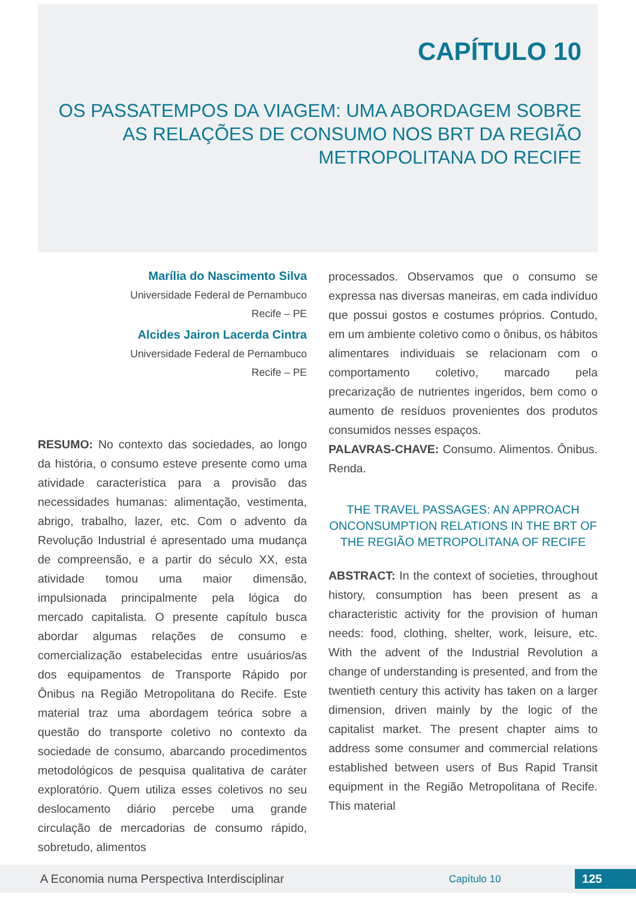CAPÍTULO 10
OS PASSATEMPOS DA VIAGEM: UMA ABORDAGEM SOBRE AS RELAÇÕES DE CONSUMO NOS BRT DA REGIÃO METROPOLITANA DO RECIFE
Marília do Nascimento Silva
Universidade Federal de Pernambuco
Recife – PE
Alcides Jairon Lacerda Cintra
Universidade Federal de Pernambuco
Recife – PE
RESUMO: No contexto das sociedades, ao longo da história, o consumo esteve presente como uma atividade característica para a provisão das necessidades humanas: alimentação, vestimenta, abrigo, trabalho, lazer, etc. Com o advento da Revolução Industrial é apresentado uma mudança de compreensão, e a partir do século XX, esta atividade tomou uma maior dimensão, impulsionada principalmente pela lógica do mercado capitalista. O presente capítulo busca abordar algumas relações de consumo e comercialização estabelecidas entre usuários/as dos equipamentos de Transporte Rápido por Ônibus na Região Metropolitana do Recife. Este material traz uma abordagem teórica sobre a questão do transporte coletivo no contexto da sociedade de consumo, abarcando procedimentos metodológicos de pesquisa qualitativa de caráter exploratório. Quem utiliza esses coletivos no seu deslocamento diário percebe uma grande circulação de mercadorias de consumo rápido, sobretudo, alimentos
processados. Observamos que o consumo se expressa nas diversas maneiras, em cada indivíduo que possui gostos e costumes próprios. Contudo, em um ambiente coletivo como o ônibus, os hábitos alimentares individuais se relacionam com o comportamento coletivo, marcado pela precarização de nutrientes ingeridos, bem como o aumento de resíduos provenientes dos produtos consumidos nesses espaços.
PALAVRAS-CHAVE: Consumo. Alimentos. Ônibus. Renda.
THE TRAVEL PASSAGES: AN APPROACH ONCONSUMPTION RELATIONS IN THE BRT OF THE REGIÃO METROPOLITANA OF RECIFE
ABSTRACT: In the context of societies, throughout history, consumption has been present as a characteristic activity for the provision of human needs: food, clothing, shelter, work, leisure, etc. With the advent of the Industrial Revolution a change of understanding is presented, and from the twentieth century this activity has taken on a larger dimension, driven mainly by the logic of the capitalist market. The present chapter aims to address some consumer and commercial relations established between users of Bus Rapid Transit equipment in the Região Metropolitana of Recife. This material
A Economia numa Perspectiva Interdisciplinar Capítulo 10 125